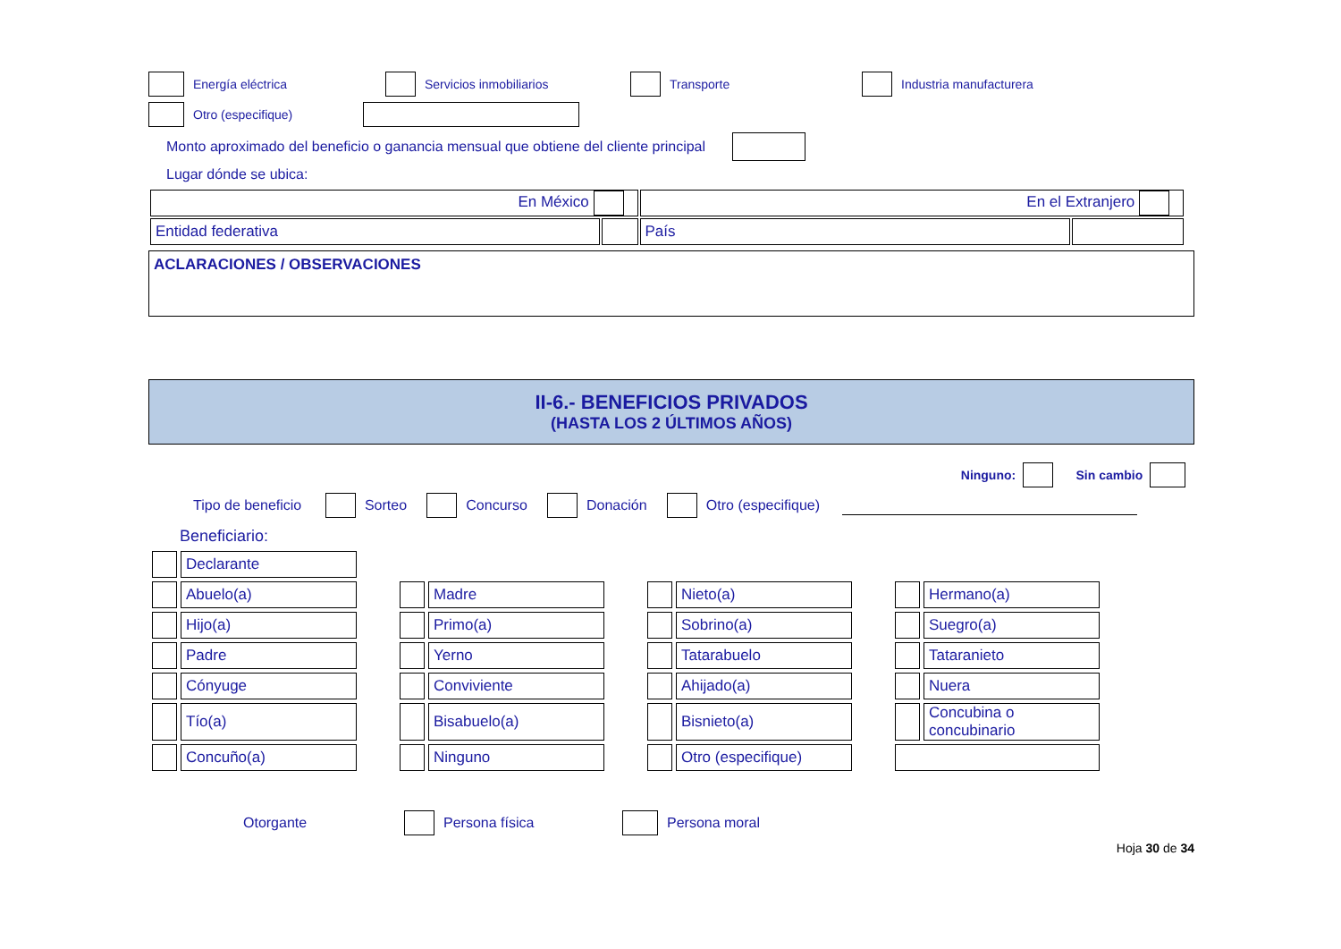Energía eléctrica Servicios inmobiliarios Transporte Industria manufacturera
Otro (especifique)
Monto aproximado del beneficio o ganancia mensual que obtiene del cliente principal
Lugar dónde se ubica:
| En México | | En el Extranjero | |
| Entidad federativa | | País | |
ACLARACIONES / OBSERVACIONES
II-6.- BENEFICIOS PRIVADOS
(HASTA LOS 2 ÚLTIMOS AÑOS)
Ninguno: Sin cambio
Tipo de beneficio Sorteo Concurso Donación Otro (especifique)
Beneficiario:
| | Declarante | | | | | | | | | |
| | Abuelo(a) | | | Madre | | | Nieto(a) | | | Hermano(a) |
| | Hijo(a) | | | Primo(a) | | | Sobrino(a) | | | Suegro(a) |
| | Padre | | | Yerno | | | Tatarabuelo | | | Tataranieto |
| | Cónyuge | | | Conviviente | | | Ahijado(a) | | | Nuera |
| | Tío(a) | | | Bisabuelo(a) | | | Bisnieto(a) | | | Concubina o concubinario |
| | Concuño(a) | | | Ninguno | | | Otro (especifique) | | | |
Otorgante Persona física Persona moral
Hoja 30 de 34